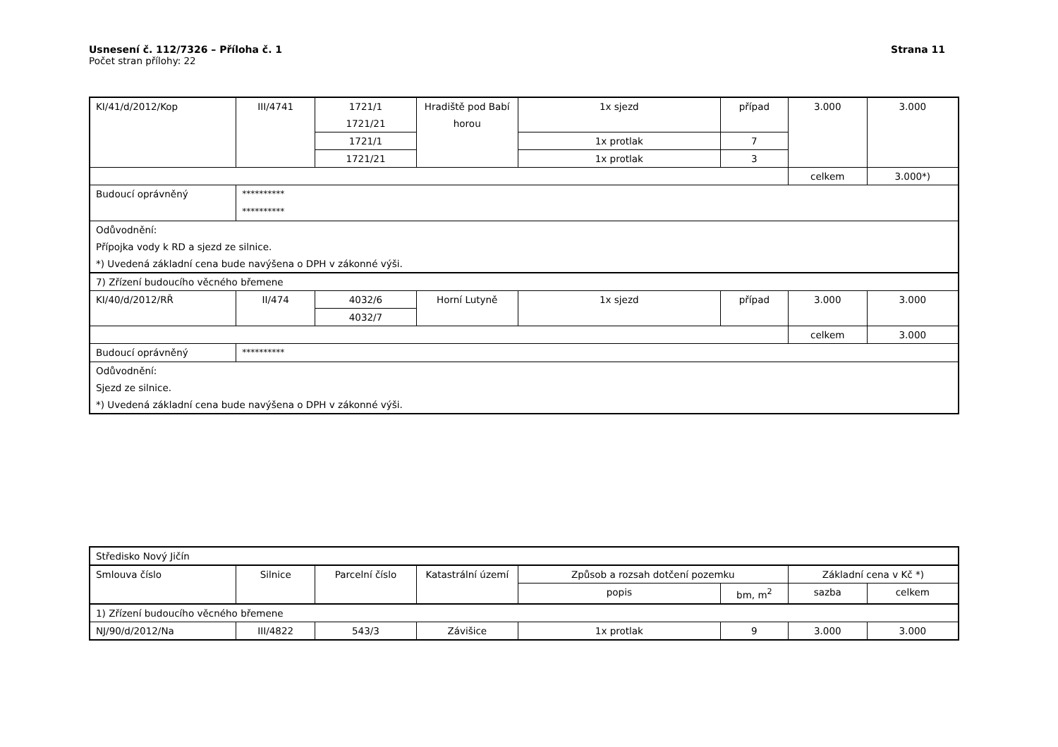Strana 11
Usnesení č. 112/7326 – Příloha č. 1
Počet stran přílohy: 22
| KI/41/d/2012/Kop | III/4741 | 1721/1 1721/21 | Hradiště pod Babí horou | 1x sjezd | případ | 3.000 | 3.000 |
| | | 1721/1 | | 1x protlak | 7 | | |
| | | 1721/21 | | 1x protlak | 3 | | |
| | | | | | | celkem | 3.000*) |
| Budoucí oprávněný | ********** ********** | | | | | | |
| Odůvodnění: Přípojka vody k RD a sjezd ze silnice. *) Uvedená základní cena bude navýšena o DPH v zákonné výši. | | | | | | | |
| 7) Zřízení budoucího věcného břemene | | | | | | | |
| KI/40/d/2012/RŘ | II/474 | 4032/6 | Horní Lutyně | 1x sjezd | případ | 3.000 | 3.000 |
| | | 4032/7 | | | | | |
| | | | | | | celkem | 3.000 |
| Budoucí oprávněný | ********** | | | | | | |
| Odůvodnění: Sjezd ze silnice. *) Uvedená základní cena bude navýšena o DPH v zákonné výši. | | | | | | | |
| Středisko Nový Jičín | | | | | | | |
| Smlouva číslo | Silnice | Parcelní číslo | Katastrální území | Způsob a rozsah dotčení pozemku | | Základní cena v Kč *) | |
| | | | | popis | bm, m<sup>2</sup> | sazba | celkem |
| 1) Zřízení budoucího věcného břemene | | | | | | | |
| NJ/90/d/2012/Na | III/4822 | 543/3 | Závišice | 1x protlak | 9 | 3.000 | 3.000 |